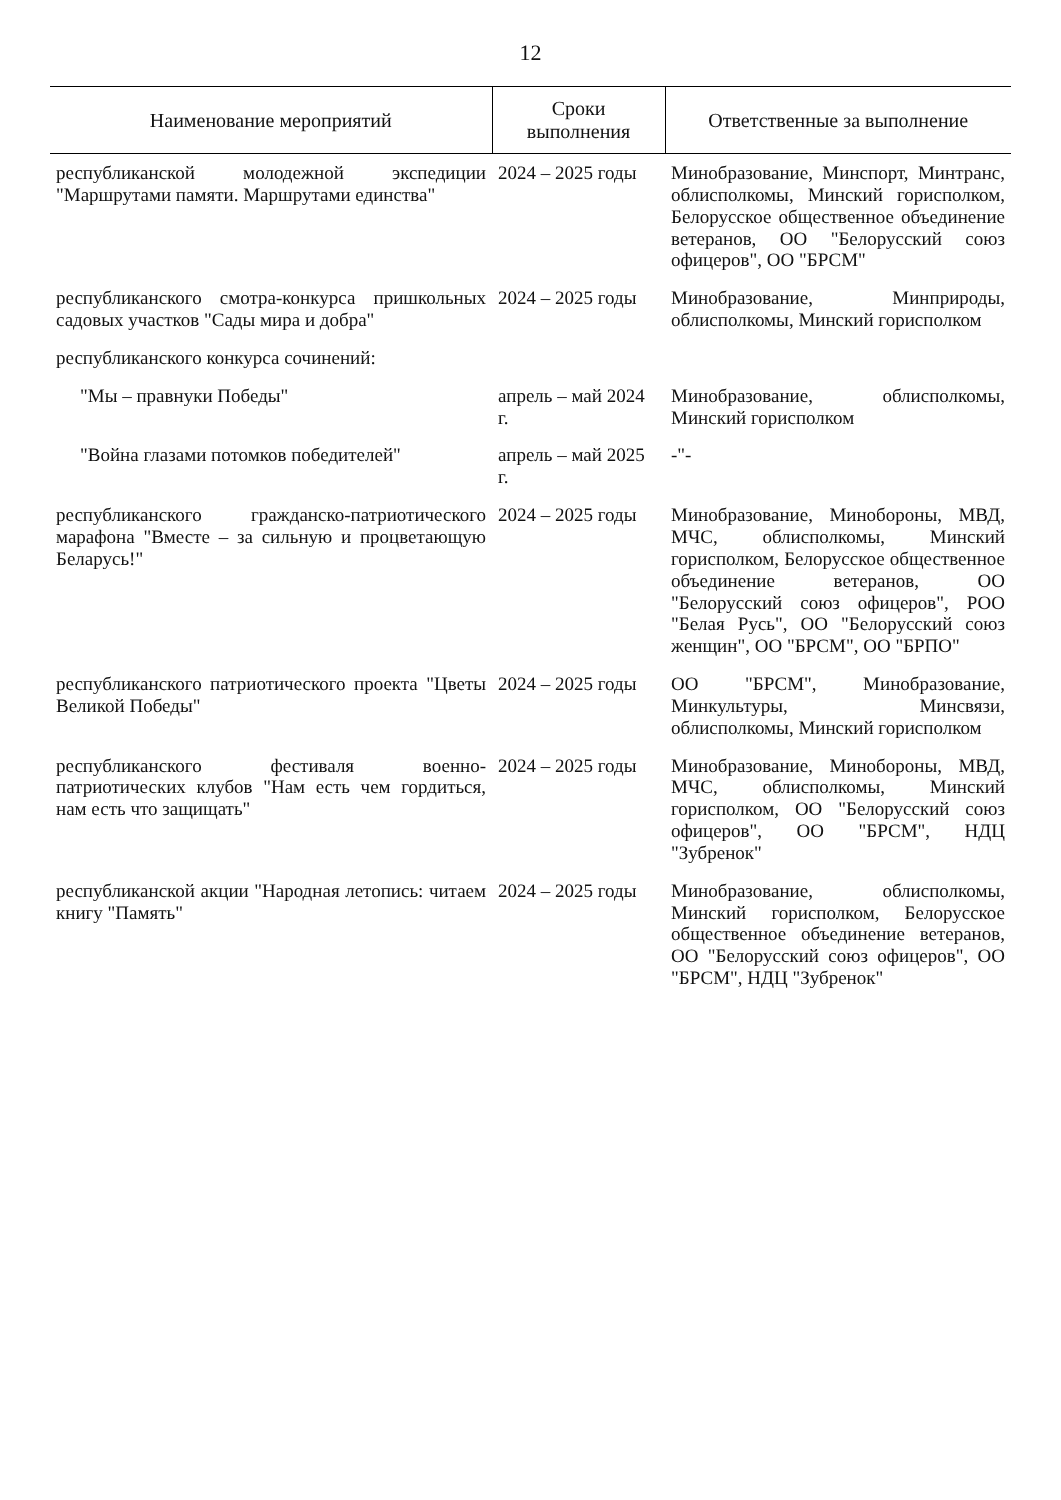12
| Наименование мероприятий | Сроки выполнения | Ответственные за выполнение |
| --- | --- | --- |
| республиканской молодежной экспедиции "Маршрутами памяти. Маршрутами единства" | 2024 – 2025 годы | Минобразование, Минспорт, Минтранс, облисполкомы, Минский горисполком, Белорусское общественное объединение ветеранов, ОО "Белорусский союз офицеров", ОО "БРСМ" |
| республиканского смотра-конкурса пришкольных садовых участков "Сады мира и добра" | 2024 – 2025 годы | Минобразование, Минприроды, облисполкомы, Минский горисполком |
| республиканского конкурса сочинений: | | |
| "Мы – правнуки Победы" | апрель – май 2024 г. | Минобразование, облисполкомы, Минский горисполком |
| "Война глазами потомков победителей" | апрель – май 2025 г. | -"- |
| республиканского гражданско-патриотического марафона "Вместе – за сильную и процветающую Беларусь!" | 2024 – 2025 годы | Минобразование, Минобороны, МВД, МЧС, облисполкомы, Минский горисполком, Белорусское общественное объединение ветеранов, ОО "Белорусский союз офицеров", РОО "Белая Русь", ОО "Белорусский союз женщин", ОО "БРСМ", ОО "БРПО" |
| республиканского патриотического проекта "Цветы Великой Победы" | 2024 – 2025 годы | ОО "БРСМ", Минобразование, Минкультуры, Минсвязи, облисполкомы, Минский горисполком |
| республиканского фестиваля военно-патриотических клубов "Нам есть чем гордиться, нам есть что защищать" | 2024 – 2025 годы | Минобразование, Минобороны, МВД, МЧС, облисполкомы, Минский горисполком, ОО "Белорусский союз офицеров", ОО "БРСМ", НДЦ "Зубренок" |
| республиканской акции "Народная летопись: читаем книгу "Память" | 2024 – 2025 годы | Минобразование, облисполкомы, Минский горисполком, Белорусское общественное объединение ветеранов, ОО "Белорусский союз офицеров", ОО "БРСМ", НДЦ "Зубренок" |